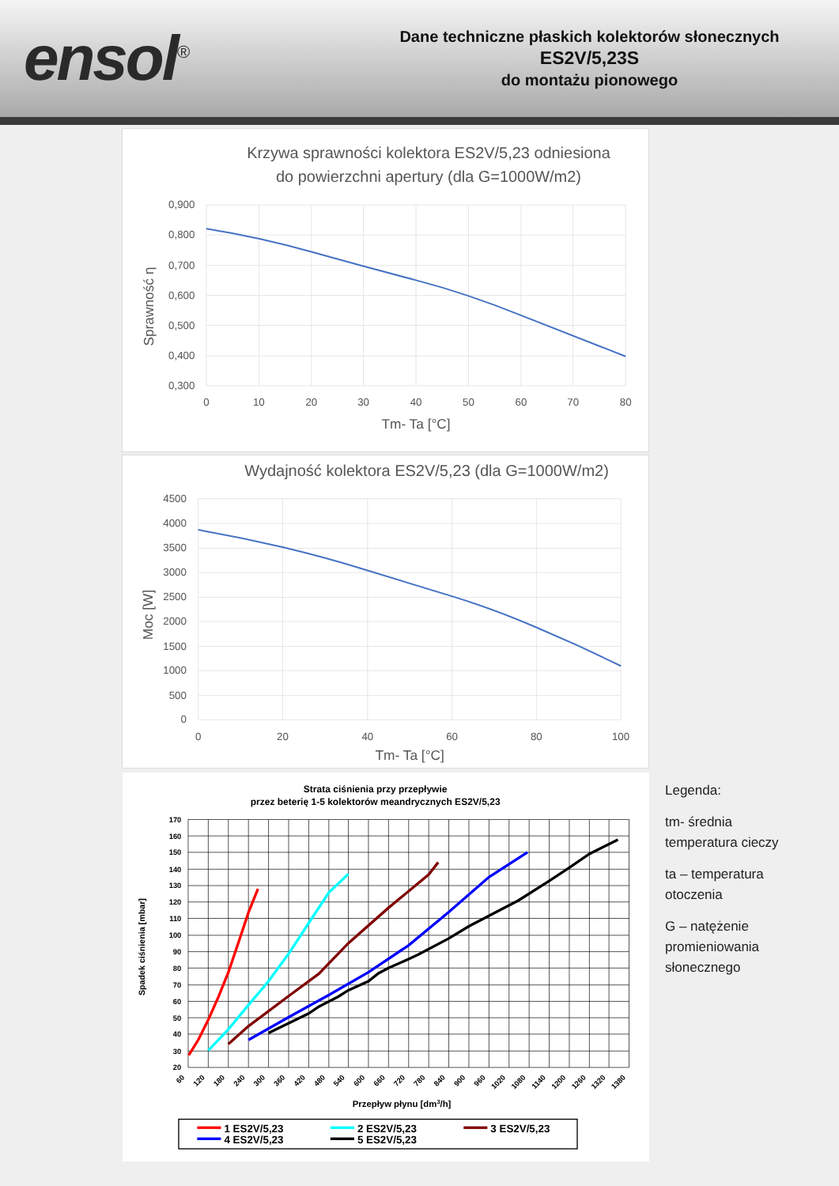ensol<sup>®</sup>
Dane techniczne płaskich kolektorów słonecznych
ES2V/5,23S
do montażu pionowego
Krzywa sprawności kolektora ES2V/5,23 odniesiona
do powierzchni apertury (dla G=1000W/m2)
0,900
0,800
0,700
0,600
0,500
0,400
0,300
0
10
20
30
40
50
60
70
80
Tm- Ta [°C]
Sprawność η
Wydajność kolektora ES2V/5,23 (dla G=1000W/m2)
4500
4000
3500
3000
2500
2000
1500
1000
500
0
0
20
40
60
80
100
Tm- Ta [°C]
Moc [W]
Strata ciśnienia przy przepływie
przez beterię 1-5 kolektorów meandrycznych ES2V/5,23
170
160
150
140
130
120
110
100
90
80
70
60
50
40
30
20
60
120
180
240
300
360
420
480
540
600
660
720
780
840
900
960
1020
1080
1140
1200
1260
1320
1380
Przepływ płynu [dm3/h]
Spadek ciśnienia [mbar]
1 ES2V/5,23
2 ES2V/5,23
3 ES2V/5,23
4 ES2V/5,23
5 ES2V/5,23
Legenda:
tm- średnia temperatura cieczy
ta – temperatura otoczenia
G – natężenie promieniowania słonecznego